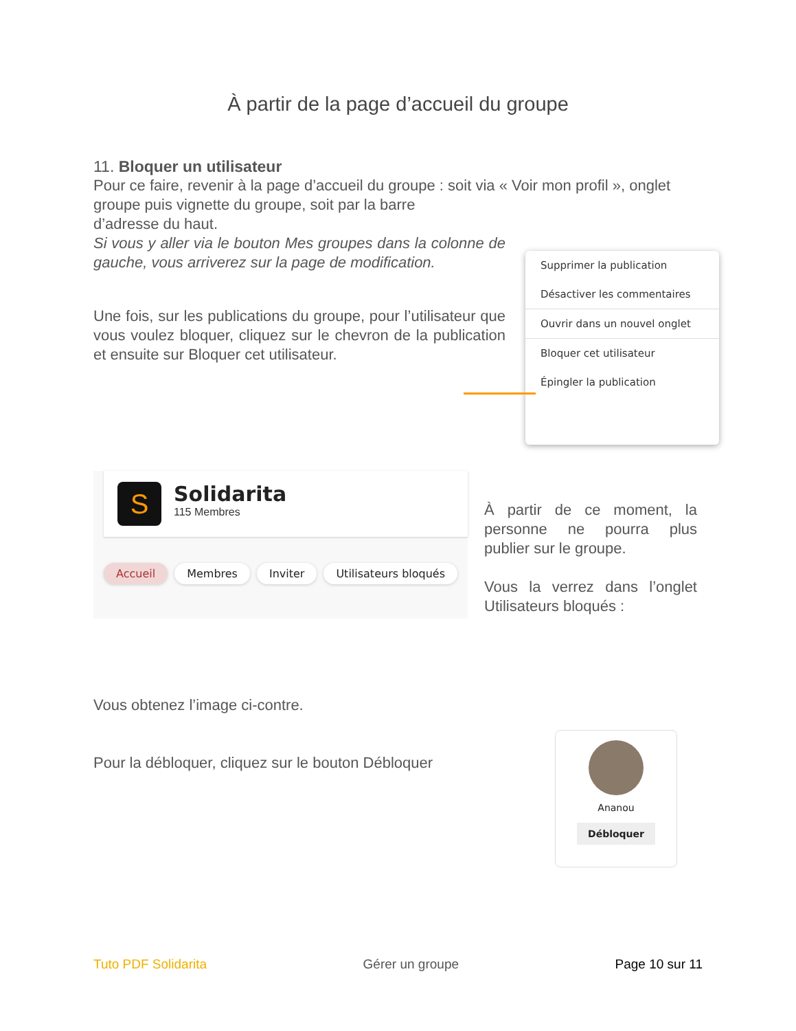À partir de la page d’accueil du groupe
11. Bloquer un utilisateur
Pour ce faire, revenir à la page d’accueil du groupe : soit via « Voir mon profil », onglet groupe puis vignette du groupe, soit par la barre
d’adresse du haut.
Si vous y aller via le bouton Mes groupes dans la colonne de gauche, vous arriverez sur la page de modification.
Une fois, sur les publications du groupe, pour l’utilisateur que vous voulez bloquer, cliquez sur le chevron de la publication et ensuite sur Bloquer cet utilisateur.
Supprimer la publication
Désactiver les commentaires
Ouvrir dans un nouvel onglet
Bloquer cet utilisateur
Épingler la publication
S
Solidarita
115 Membres
Accueil Membres Inviter Utilisateurs bloqués
À partir de ce moment, la personne ne pourra plus publier sur le groupe.
Vous la verrez dans l’onglet Utilisateurs bloqués :
Vous obtenez l’image ci-contre.
Pour la débloquer, cliquez sur le bouton Débloquer
Ananou
Débloquer
Tuto PDF Solidarita Gérer un groupe Page 10 sur 11